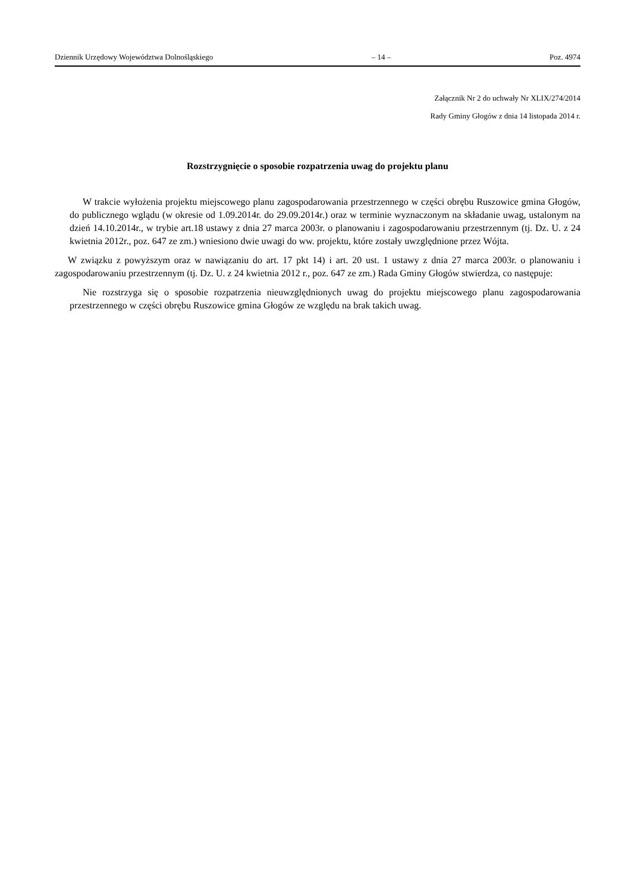Dziennik Urzędowy Województwa Dolnośląskiego – 14 – Poz. 4974
Załącznik Nr 2 do uchwały Nr XLIX/274/2014
Rady Gminy Głogów z dnia 14 listopada 2014 r.
Rozstrzygnięcie o sposobie rozpatrzenia uwag do projektu planu
W trakcie wyłożenia projektu miejscowego planu zagospodarowania przestrzennego w części obrębu Ruszowice gmina Głogów, do publicznego wglądu (w okresie od 1.09.2014r. do 29.09.2014r.) oraz w terminie wyznaczonym na składanie uwag, ustalonym na dzień 14.10.2014r., w trybie art.18 ustawy z dnia 27 marca 2003r. o planowaniu i zagospodarowaniu przestrzennym (tj. Dz. U. z 24 kwietnia 2012r., poz. 647 ze zm.) wniesiono dwie uwagi do ww. projektu, które zostały uwzględnione przez Wójta.
W związku z powyższym oraz w nawiązaniu do art. 17 pkt 14) i art. 20 ust. 1 ustawy z dnia 27 marca 2003r. o planowaniu i zagospodarowaniu przestrzennym (tj. Dz. U. z 24 kwietnia 2012 r., poz. 647 ze zm.) Rada Gminy Głogów stwierdza, co następuje:
Nie rozstrzyga się o sposobie rozpatrzenia nieuwzględnionych uwag do projektu miejscowego planu zagospodarowania przestrzennego w części obrębu Ruszowice gmina Głogów ze względu na brak takich uwag.